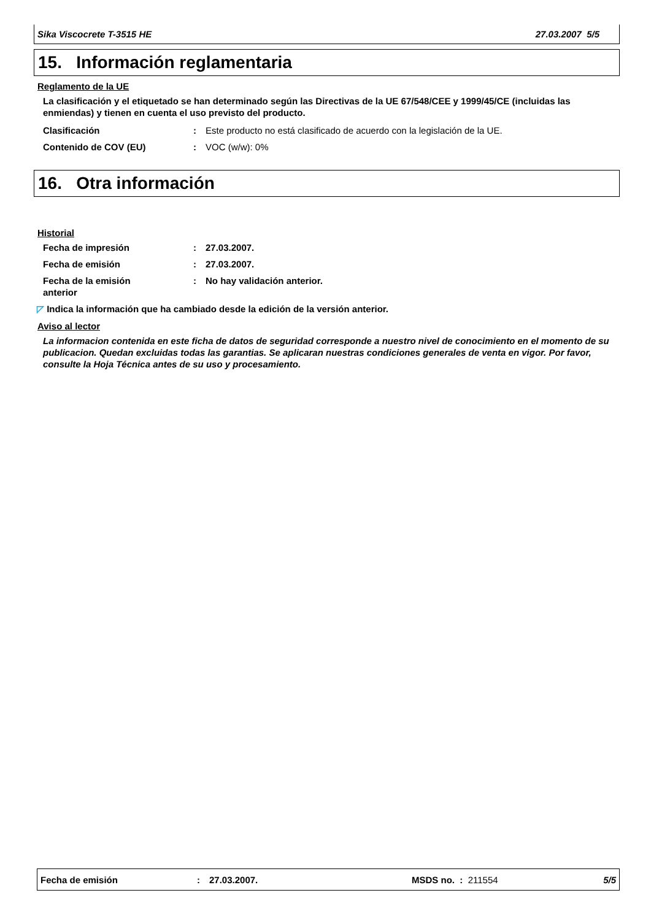Sika Viscocrete T-3515 HE 27.03.2007 5/5
15. Información reglamentaria
Reglamento de la UE
La clasificación y el etiquetado se han determinado según las Directivas de la UE 67/548/CEE y 1999/45/CE (incluidas las enmiendas) y tienen en cuenta el uso previsto del producto.
Clasificación: Este producto no está clasificado de acuerdo con la legislación de la UE.
Contenido de COV (EU): VOC (w/w): 0%
16. Otra información
Historial
Fecha de impresión: 27.03.2007.
Fecha de emisión: 27.03.2007.
Fecha de la emisión anterior: No hay validación anterior.
◸ Indica la información que ha cambiado desde la edición de la versión anterior.
Aviso al lector
La informacion contenida en este ficha de datos de seguridad corresponde a nuestro nivel de conocimiento en el momento de su publicacion. Quedan excluidas todas las garantias. Se aplicaran nuestras condiciones generales de venta en vigor. Por favor, consulte la Hoja Técnica antes de su uso y procesamiento.
Fecha de emisión: 27.03.2007. MSDS no. : 211554 5/5